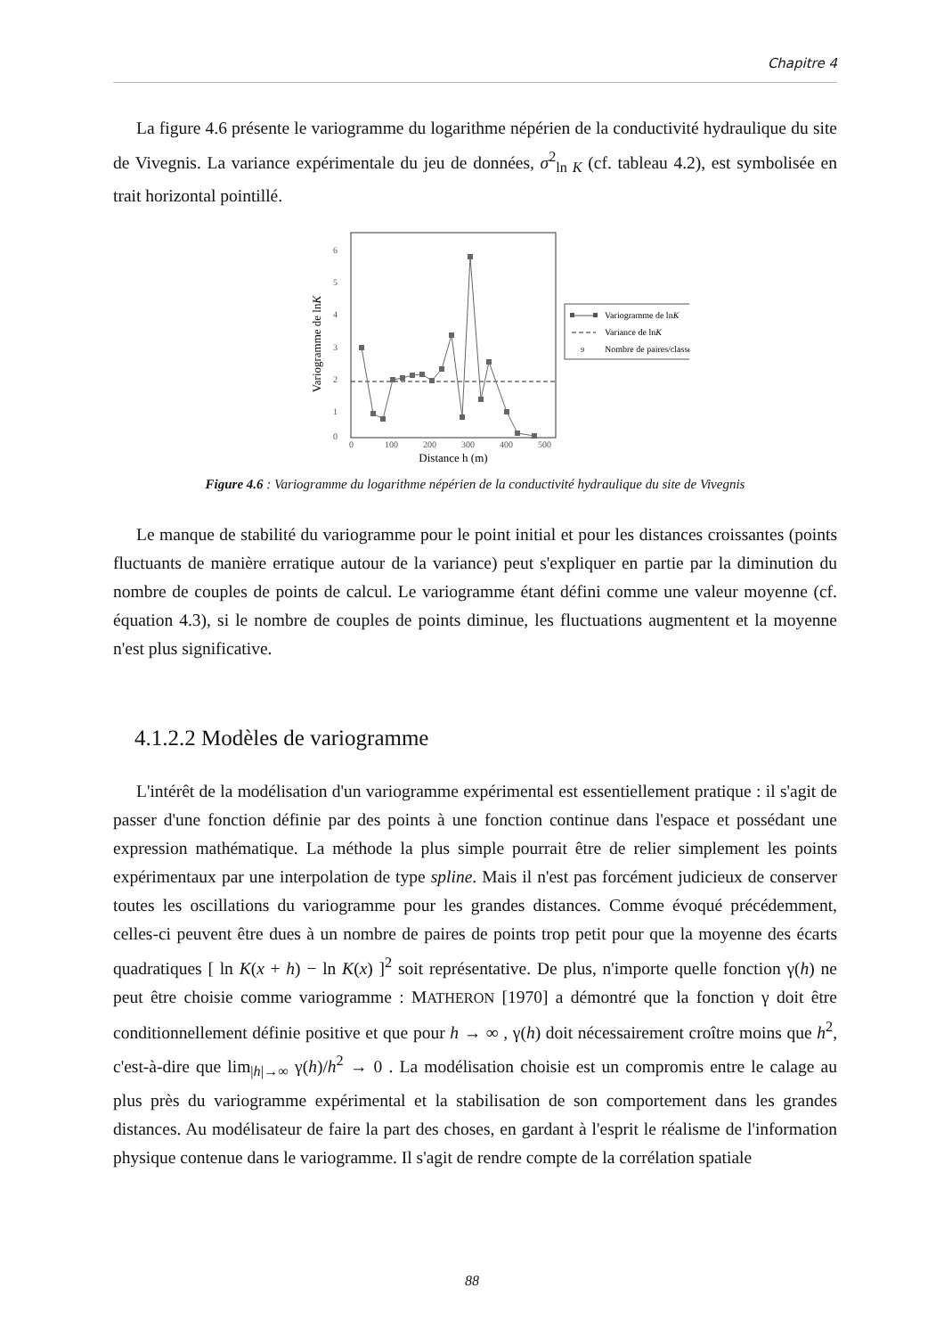Chapitre 4
La figure 4.6 présente le variogramme du logarithme népérien de la conductivité hydraulique du site de Vivegnis. La variance expérimentale du jeu de données, σ<sup>2</sup><sub>ln K</sub> (cf. tableau 4.2), est symbolisée en trait horizontal pointillé.
6
5
4
3
2
1
0
0
100
200
300
400
500
Distance h (m)
Variogramme de lnK
Variogramme de lnK
Variance de lnK
9
Nombre de paires/classe
Figure 4.6 : Variogramme du logarithme népérien de la conductivité hydraulique du site de Vivegnis
Le manque de stabilité du variogramme pour le point initial et pour les distances croissantes (points fluctuants de manière erratique autour de la variance) peut s'expliquer en partie par la diminution du nombre de couples de points de calcul. Le variogramme étant défini comme une valeur moyenne (cf. équation 4.3), si le nombre de couples de points diminue, les fluctuations augmentent et la moyenne n'est plus significative.
4.1.2.2 Modèles de variogramme
L'intérêt de la modélisation d'un variogramme expérimental est essentiellement pratique : il s'agit de passer d'une fonction définie par des points à une fonction continue dans l'espace et possédant une expression mathématique. La méthode la plus simple pourrait être de relier simplement les points expérimentaux par une interpolation de type spline. Mais il n'est pas forcément judicieux de conserver toutes les oscillations du variogramme pour les grandes distances. Comme évoqué précédemment, celles-ci peuvent être dues à un nombre de paires de points trop petit pour que la moyenne des écarts quadratiques [ ln K(x + h) − ln K(x) ]<sup>2</sup> soit représentative. De plus, n'importe quelle fonction γ(h) ne peut être choisie comme variogramme : MATHERON [1970] a démontré que la fonction γ doit être conditionnellement définie positive et que pour h → ∞ , γ(h) doit nécessairement croître moins que h<sup>2</sup>, c'est-à-dire que lim<sub>|h|→∞</sub> γ(h)/h<sup>2</sup> → 0 . La modélisation choisie est un compromis entre le calage au plus près du variogramme expérimental et la stabilisation de son comportement dans les grandes distances. Au modélisateur de faire la part des choses, en gardant à l'esprit le réalisme de l'information physique contenue dans le variogramme. Il s'agit de rendre compte de la corrélation spatiale
88